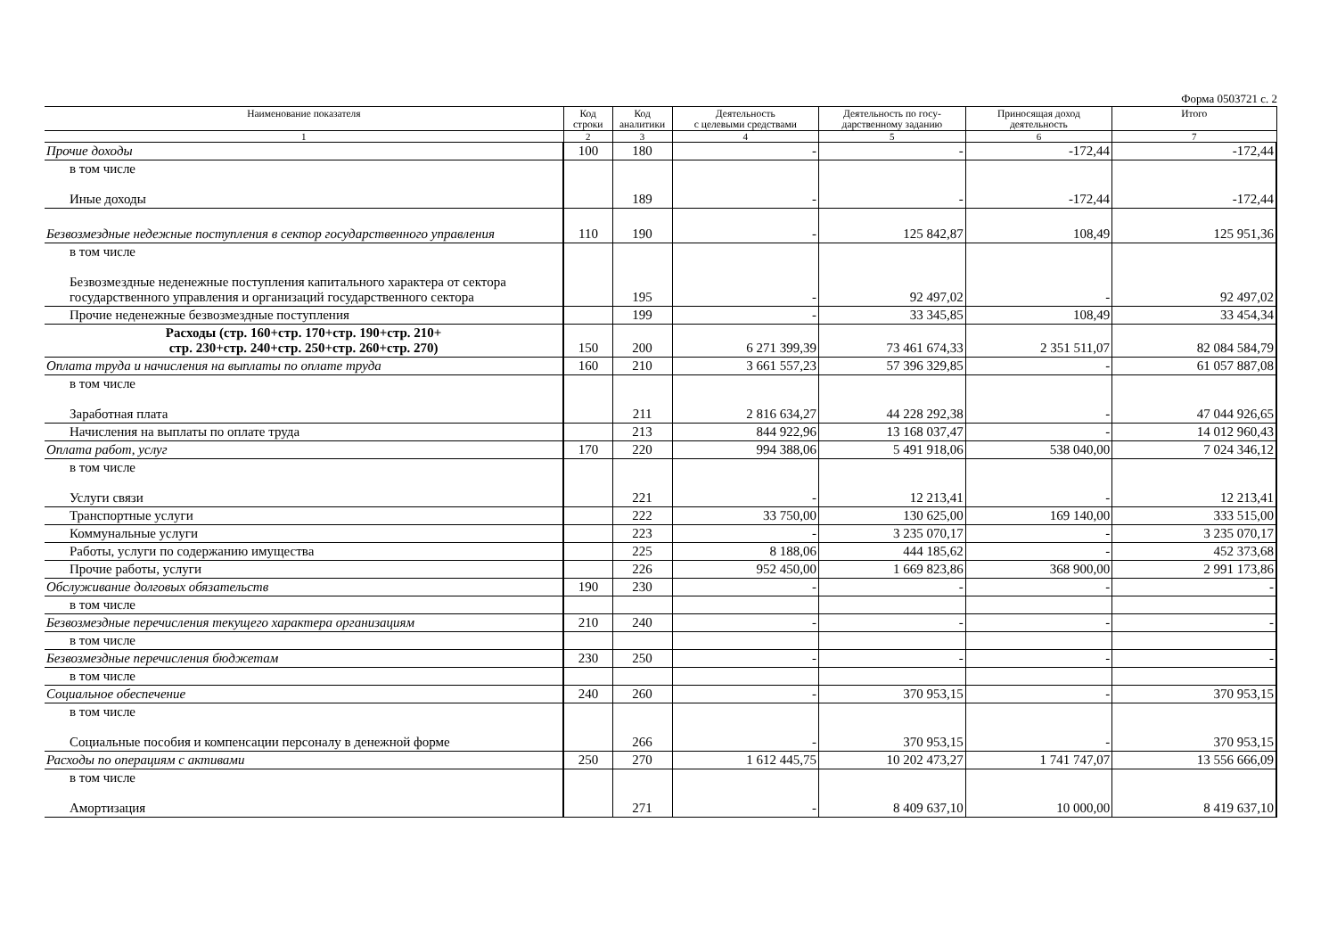Форма 0503721 с. 2
| Наименование показателя | Код строки | Код аналитики | Деятельность с целевыми средствами | Деятельность по госу- дарственному заданию | Приносящая доход деятельность | Итого |
| --- | --- | --- | --- | --- | --- | --- |
| 1 | 2 | 3 | 4 | 5 | 6 | 7 |
| Прочие доходы | 100 | 180 | - | - | -172,44 | -172,44 |
| в том числе Иные доходы | | 189 | - | - | -172,44 | -172,44 |
| Безвозмездные недежные поступления в сектор государственного управления | 110 | 190 | - | 125 842,87 | 108,49 | 125 951,36 |
| в том числе Безвозмездные неденежные поступления капитального характера от сектора государственного управления и организаций государственного сектора | | 195 | - | 92 497,02 | - | 92 497,02 |
| Прочие неденежные безвозмездные поступления | | 199 | - | 33 345,85 | 108,49 | 33 454,34 |
| Расходы (стр. 160+стр. 170+стр. 190+стр. 210+ стр. 230+стр. 240+стр. 250+стр. 260+стр. 270) | 150 | 200 | 6 271 399,39 | 73 461 674,33 | 2 351 511,07 | 82 084 584,79 |
| Оплата труда и начисления на выплаты по оплате труда | 160 | 210 | 3 661 557,23 | 57 396 329,85 | - | 61 057 887,08 |
| в том числе Заработная плата | | 211 | 2 816 634,27 | 44 228 292,38 | - | 47 044 926,65 |
| Начисления на выплаты по оплате труда | | 213 | 844 922,96 | 13 168 037,47 | - | 14 012 960,43 |
| Оплата работ, услуг | 170 | 220 | 994 388,06 | 5 491 918,06 | 538 040,00 | 7 024 346,12 |
| в том числе Услуги связи | | 221 | - | 12 213,41 | - | 12 213,41 |
| Транспортные услуги | | 222 | 33 750,00 | 130 625,00 | 169 140,00 | 333 515,00 |
| Коммунальные услуги | | 223 | - | 3 235 070,17 | - | 3 235 070,17 |
| Работы, услуги по содержанию имущества | | 225 | 8 188,06 | 444 185,62 | - | 452 373,68 |
| Прочие работы, услуги | | 226 | 952 450,00 | 1 669 823,86 | 368 900,00 | 2 991 173,86 |
| Обслуживание долговых обязательств | 190 | 230 | - | - | - | - |
| в том числе | | | | | | |
| Безвозмездные перечисления текущего характера организациям | 210 | 240 | - | - | - | - |
| в том числе | | | | | | |
| Безвозмездные перечисления бюджетам | 230 | 250 | - | - | - | - |
| в том числе | | | | | | |
| Социальное обеспечение | 240 | 260 | - | 370 953,15 | - | 370 953,15 |
| в том числе Социальные пособия и компенсации персоналу в денежной форме | | 266 | - | 370 953,15 | - | 370 953,15 |
| Расходы по операциям с активами | 250 | 270 | 1 612 445,75 | 10 202 473,27 | 1 741 747,07 | 13 556 666,09 |
| в том числе Амортизация | | 271 | - | 8 409 637,10 | 10 000,00 | 8 419 637,10 |